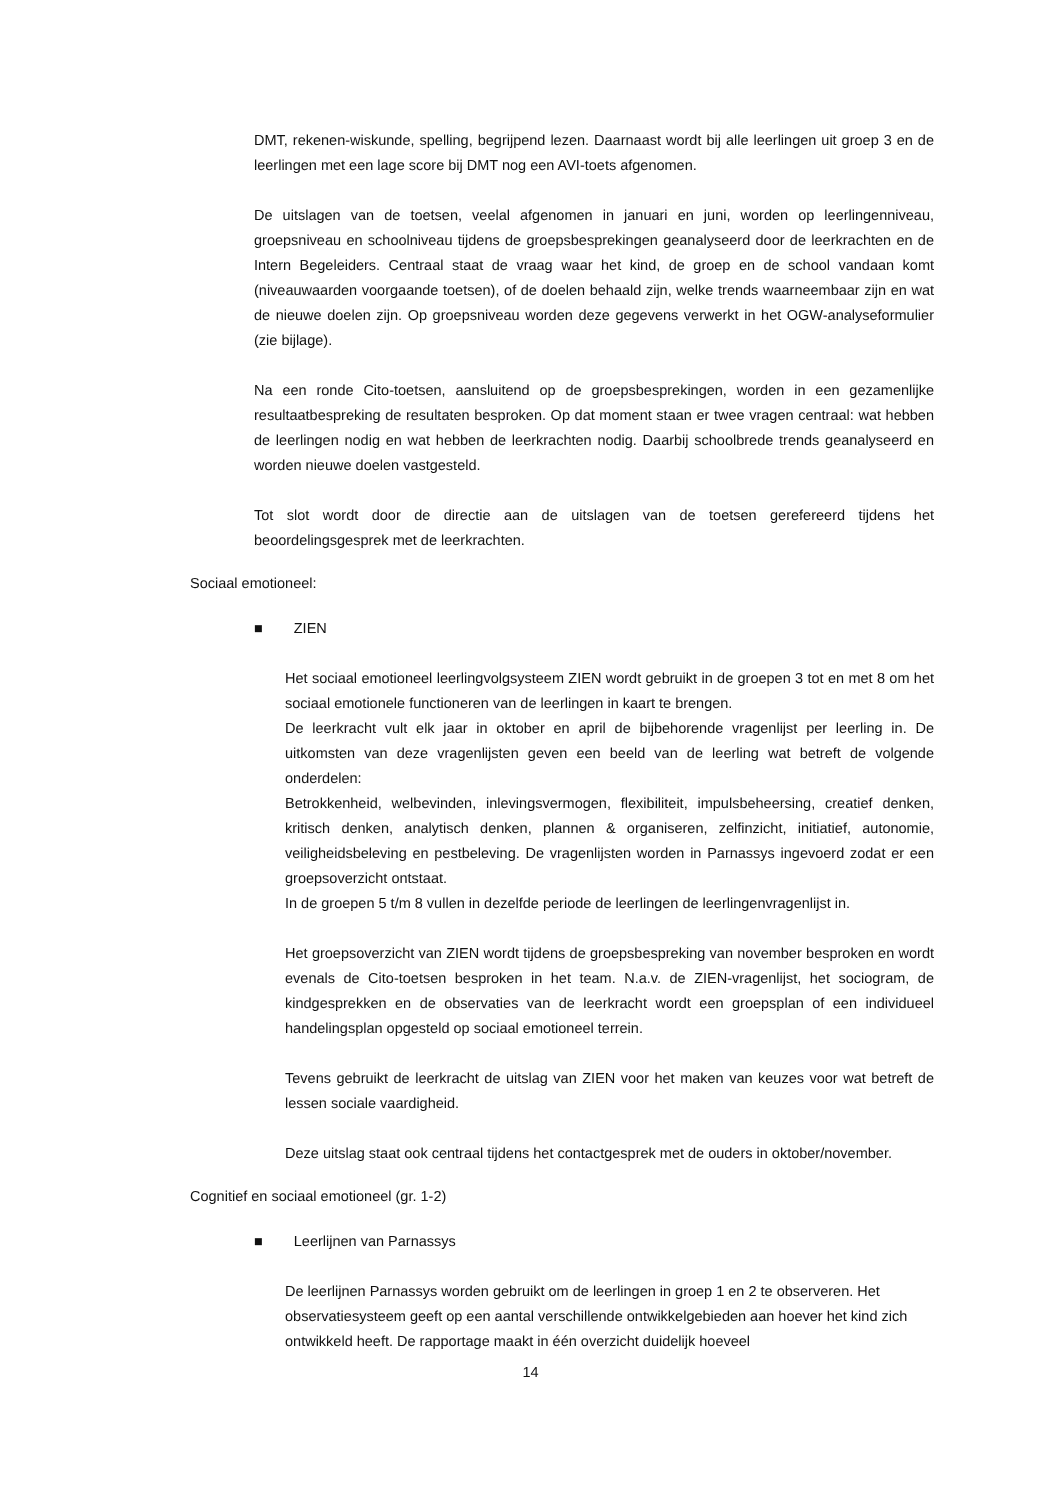DMT, rekenen-wiskunde, spelling, begrijpend lezen. Daarnaast wordt bij alle leerlingen uit groep 3 en de leerlingen met een lage score bij DMT nog een AVI-toets afgenomen.
De uitslagen van de toetsen, veelal afgenomen in januari en juni, worden op leerlingenniveau, groepsniveau en schoolniveau tijdens de groepsbesprekingen geanalyseerd door de leerkrachten en de Intern Begeleiders. Centraal staat de vraag waar het kind, de groep en de school vandaan komt (niveauwaarden voorgaande toetsen), of de doelen behaald zijn, welke trends waarneembaar zijn en wat de nieuwe doelen zijn. Op groepsniveau worden deze gegevens verwerkt in het OGW-analyseformulier (zie bijlage).
Na een ronde Cito-toetsen, aansluitend op de groepsbesprekingen, worden in een gezamenlijke resultaatbespreking de resultaten besproken. Op dat moment staan er twee vragen centraal: wat hebben de leerlingen nodig en wat hebben de leerkrachten nodig. Daarbij schoolbrede trends geanalyseerd en worden nieuwe doelen vastgesteld.
Tot slot wordt door de directie aan de uitslagen van de toetsen gerefereerd tijdens het beoordelingsgesprek met de leerkrachten.
Sociaal emotioneel:
■ ZIEN
Het sociaal emotioneel leerlingvolgsysteem ZIEN wordt gebruikt in de groepen 3 tot en met 8 om het sociaal emotionele functioneren van de leerlingen in kaart te brengen.
De leerkracht vult elk jaar in oktober en april de bijbehorende vragenlijst per leerling in. De uitkomsten van deze vragenlijsten geven een beeld van de leerling wat betreft de volgende onderdelen:
Betrokkenheid, welbevinden, inlevingsvermogen, flexibiliteit, impulsbeheersing, creatief denken, kritisch denken, analytisch denken, plannen & organiseren, zelfinzicht, initiatief, autonomie, veiligheidsbeleving en pestbeleving. De vragenlijsten worden in Parnassys ingevoerd zodat er een groepsoverzicht ontstaat.
In de groepen 5 t/m 8 vullen in dezelfde periode de leerlingen de leerlingenvragenlijst in.
Het groepsoverzicht van ZIEN wordt tijdens de groepsbespreking van november besproken en wordt evenals de Cito-toetsen besproken in het team. N.a.v. de ZIEN-vragenlijst, het sociogram, de kindgesprekken en de observaties van de leerkracht wordt een groepsplan of een individueel handelingsplan opgesteld op sociaal emotioneel terrein.
Tevens gebruikt de leerkracht de uitslag van ZIEN voor het maken van keuzes voor wat betreft de lessen sociale vaardigheid.
Deze uitslag staat ook centraal tijdens het contactgesprek met de ouders in oktober/november.
Cognitief en sociaal emotioneel (gr. 1-2)
■ Leerlijnen van Parnassys
De leerlijnen Parnassys worden gebruikt om de leerlingen in groep 1 en 2 te observeren. Het observatiesysteem geeft op een aantal verschillende ontwikkelgebieden aan hoever het kind zich ontwikkeld heeft. De rapportage maakt in één overzicht duidelijk hoeveel
14